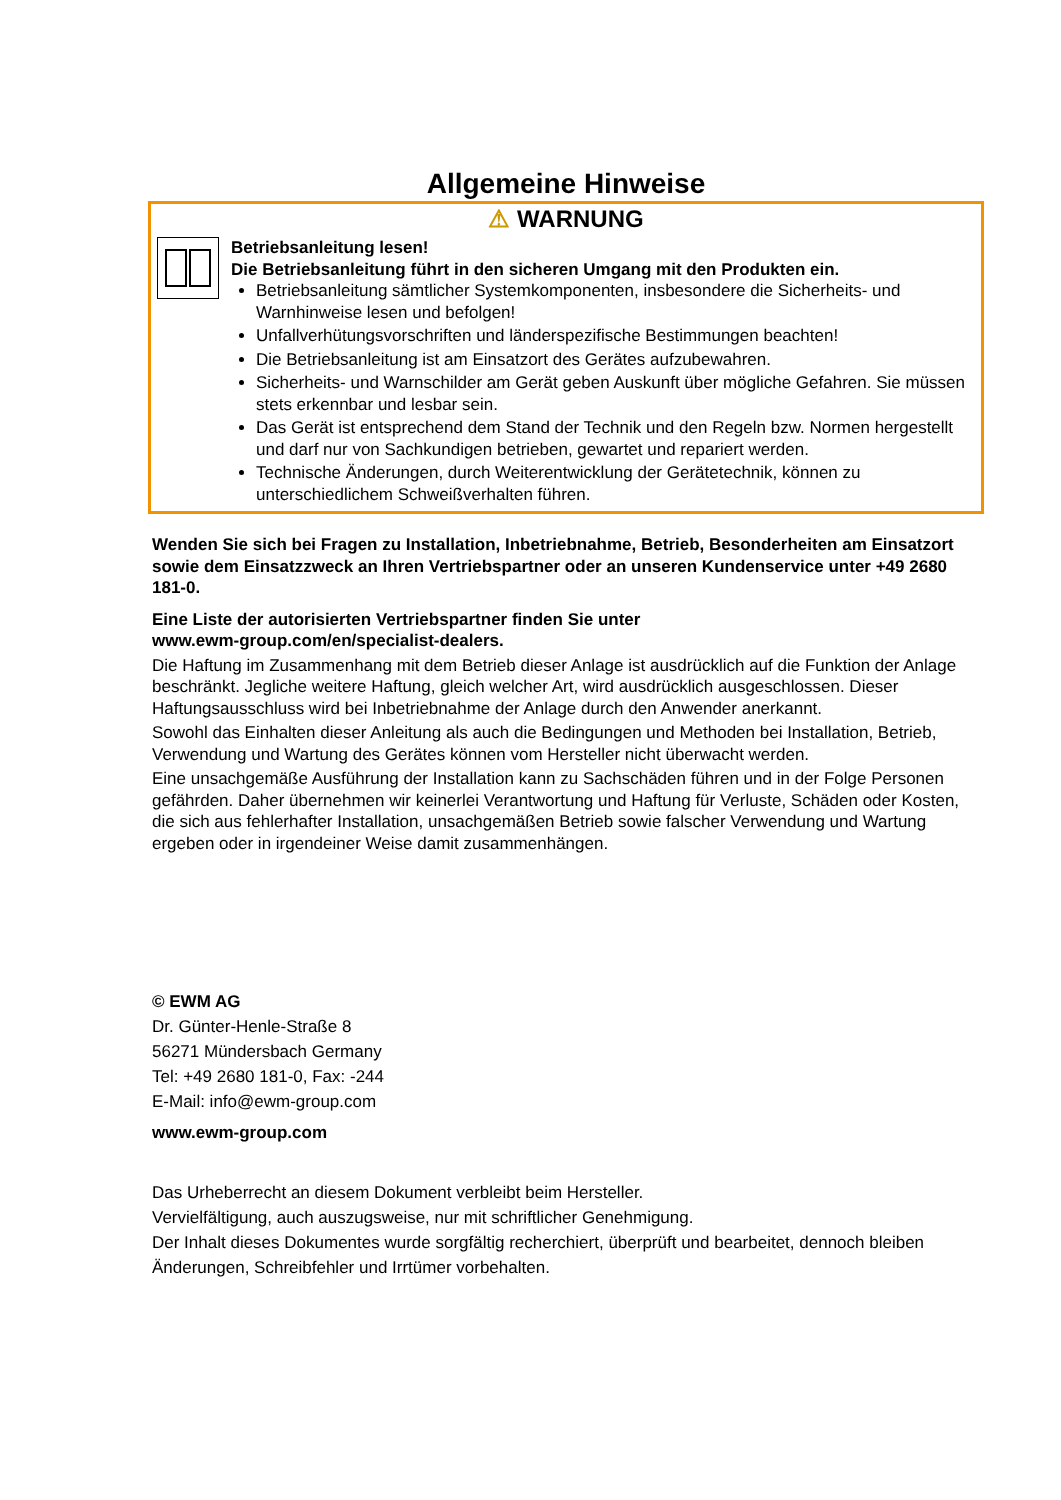Allgemeine Hinweise
⚠ WARNUNG
Betriebsanleitung lesen!
Die Betriebsanleitung führt in den sicheren Umgang mit den Produkten ein.
Betriebsanleitung sämtlicher Systemkomponenten, insbesondere die Sicherheits- und Warnhinweise lesen und befolgen!
Unfallverhütungsvorschriften und länderspezifische Bestimmungen beachten!
Die Betriebsanleitung ist am Einsatzort des Gerätes aufzubewahren.
Sicherheits- und Warnschilder am Gerät geben Auskunft über mögliche Gefahren. Sie müssen stets erkennbar und lesbar sein.
Das Gerät ist entsprechend dem Stand der Technik und den Regeln bzw. Normen hergestellt und darf nur von Sachkundigen betrieben, gewartet und repariert werden.
Technische Änderungen, durch Weiterentwicklung der Gerätetechnik, können zu unterschiedlichem Schweißverhalten führen.
Wenden Sie sich bei Fragen zu Installation, Inbetriebnahme, Betrieb, Besonderheiten am Einsatzort sowie dem Einsatzzweck an Ihren Vertriebspartner oder an unseren Kundenservice unter +49 2680 181-0.
Eine Liste der autorisierten Vertriebspartner finden Sie unter
www.ewm-group.com/en/specialist-dealers.
Die Haftung im Zusammenhang mit dem Betrieb dieser Anlage ist ausdrücklich auf die Funktion der Anlage beschränkt. Jegliche weitere Haftung, gleich welcher Art, wird ausdrücklich ausgeschlossen. Dieser Haftungsausschluss wird bei Inbetriebnahme der Anlage durch den Anwender anerkannt.
Sowohl das Einhalten dieser Anleitung als auch die Bedingungen und Methoden bei Installation, Betrieb, Verwendung und Wartung des Gerätes können vom Hersteller nicht überwacht werden.
Eine unsachgemäße Ausführung der Installation kann zu Sachschäden führen und in der Folge Personen gefährden. Daher übernehmen wir keinerlei Verantwortung und Haftung für Verluste, Schäden oder Kosten, die sich aus fehlerhafter Installation, unsachgemäßen Betrieb sowie falscher Verwendung und Wartung ergeben oder in irgendeiner Weise damit zusammenhängen.
© EWM AG
Dr. Günter-Henle-Straße 8
56271 Mündersbach Germany
Tel: +49 2680 181-0, Fax: -244
E-Mail: info@ewm-group.com
www.ewm-group.com
Das Urheberrecht an diesem Dokument verbleibt beim Hersteller.
Vervielfältigung, auch auszugsweise, nur mit schriftlicher Genehmigung.
Der Inhalt dieses Dokumentes wurde sorgfältig recherchiert, überprüft und bearbeitet, dennoch bleiben Änderungen, Schreibfehler und Irrtümer vorbehalten.